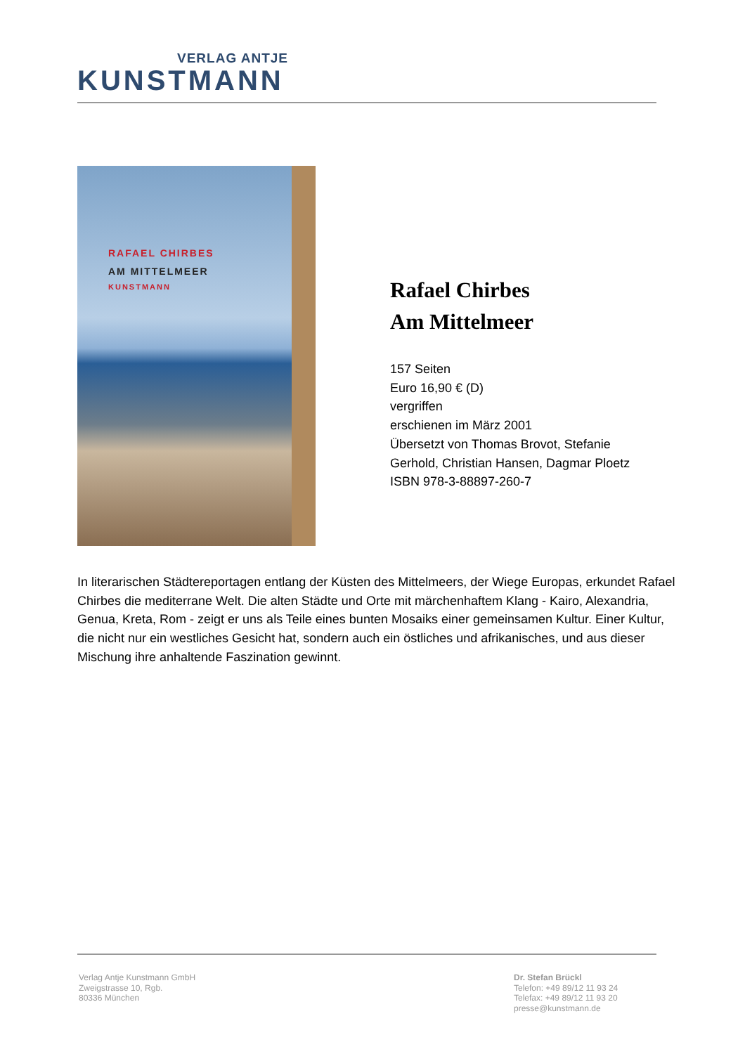VERLAG ANTJE
KUNSTMANN
RAFAEL CHIRBES
AM MITTELMEER
KUNSTMANN
Rafael Chirbes
Am Mittelmeer
157 Seiten
Euro 16,90 € (D)
vergriffen
erschienen im März 2001
Übersetzt von Thomas Brovot, Stefanie
Gerhold, Christian Hansen, Dagmar Ploetz
ISBN 978-3-88897-260-7
In literarischen Städtereportagen entlang der Küsten des Mittelmeers, der Wiege Europas, erkundet Rafael Chirbes die mediterrane Welt. Die alten Städte und Orte mit märchenhaftem Klang - Kairo, Alexandria, Genua, Kreta, Rom - zeigt er uns als Teile eines bunten Mosaiks einer gemeinsamen Kultur. Einer Kultur, die nicht nur ein westliches Gesicht hat, sondern auch ein östliches und afrikanisches, und aus dieser Mischung ihre anhaltende Faszination gewinnt.
Verlag Antje Kunstmann GmbH
Zweigstrasse 10, Rgb.
80336 München
Dr. Stefan Brückl
Telefon: +49 89/12 11 93 24
Telefax: +49 89/12 11 93 20
presse@kunstmann.de